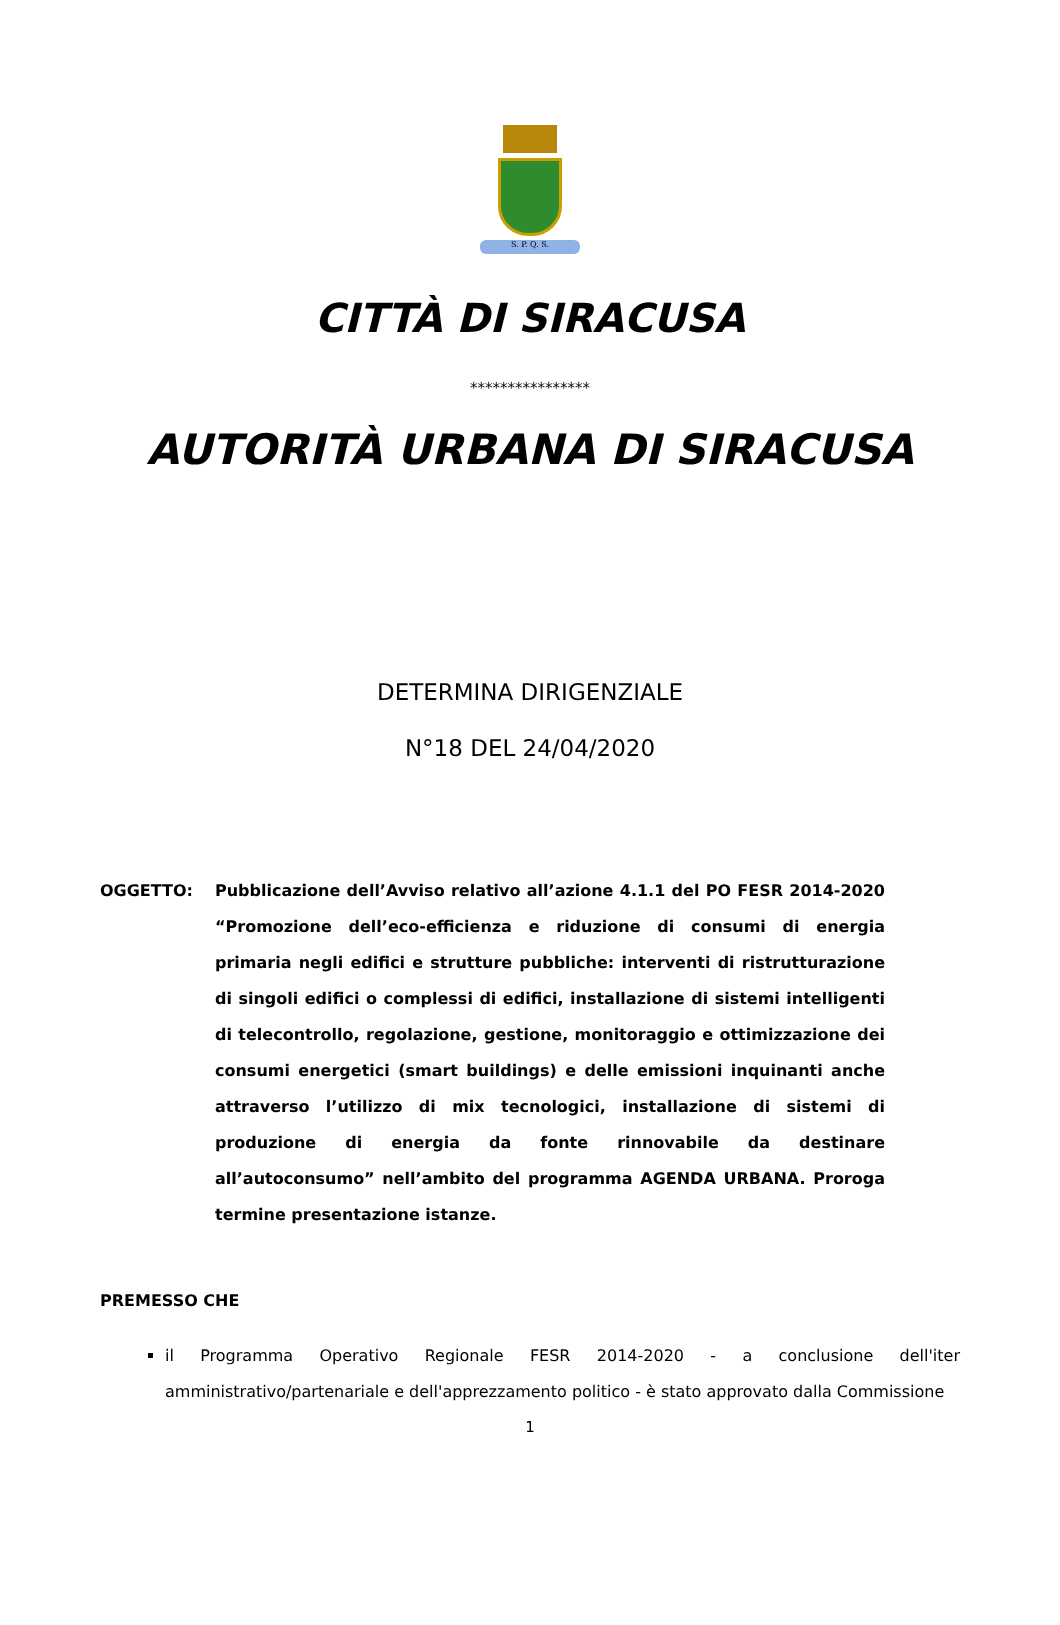S. P. Q. S.
CITTÀ DI SIRACUSA
****************
AUTORITÀ URBANA DI SIRACUSA
DETERMINA DIRIGENZIALE
N°18 DEL 24/04/2020
OGGETTO: Pubblicazione dell’Avviso relativo all’azione 4.1.1 del PO FESR 2014-2020 “Promozione dell’eco-efficienza e riduzione di consumi di energia primaria negli edifici e strutture pubbliche: interventi di ristrutturazione di singoli edifici o complessi di edifici, installazione di sistemi intelligenti di telecontrollo, regolazione, gestione, monitoraggio e ottimizzazione dei consumi energetici (smart buildings) e delle emissioni inquinanti anche attraverso l’utilizzo di mix tecnologici, installazione di sistemi di produzione di energia da fonte rinnovabile da destinare all’autoconsumo” nell’ambito del programma AGENDA URBANA. Proroga termine presentazione istanze.
PREMESSO CHE
il Programma Operativo Regionale FESR 2014-2020 - a conclusione dell'iter amministrativo/partenariale e dell'apprezzamento politico - è stato approvato dalla Commissione
1